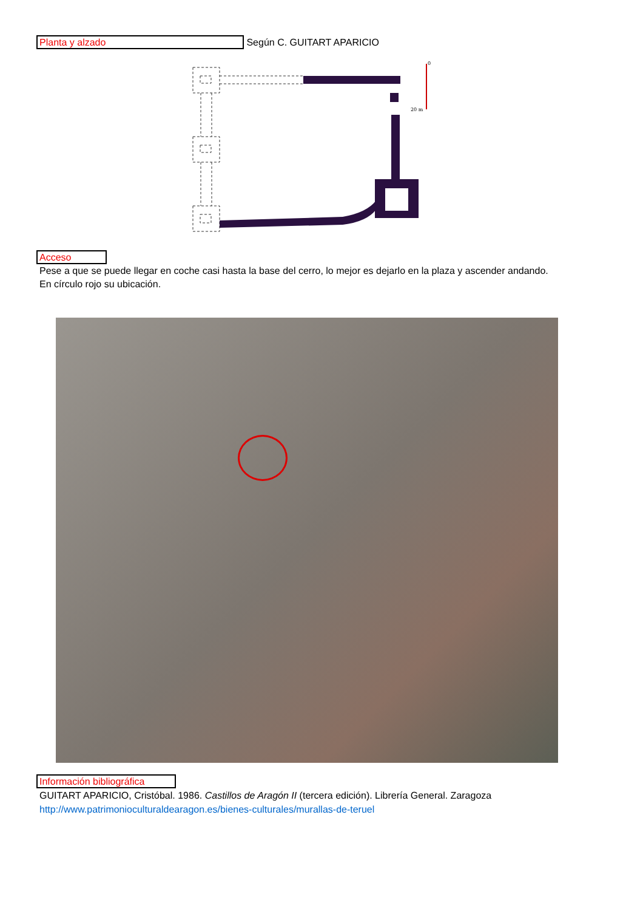Planta y alzado Según C. GUITART APARICIO
0
20 m
Acceso
Pese a que se puede llegar en coche casi hasta la base del cerro, lo mejor es dejarlo en la plaza y ascender andando.
En círculo rojo su ubicación.
Información bibliográfica
GUITART APARICIO, Cristóbal. 1986. Castillos de Aragón II (tercera edición). Librería General. Zaragoza
http://www.patrimonioculturaldearagon.es/bienes-culturales/murallas-de-teruel